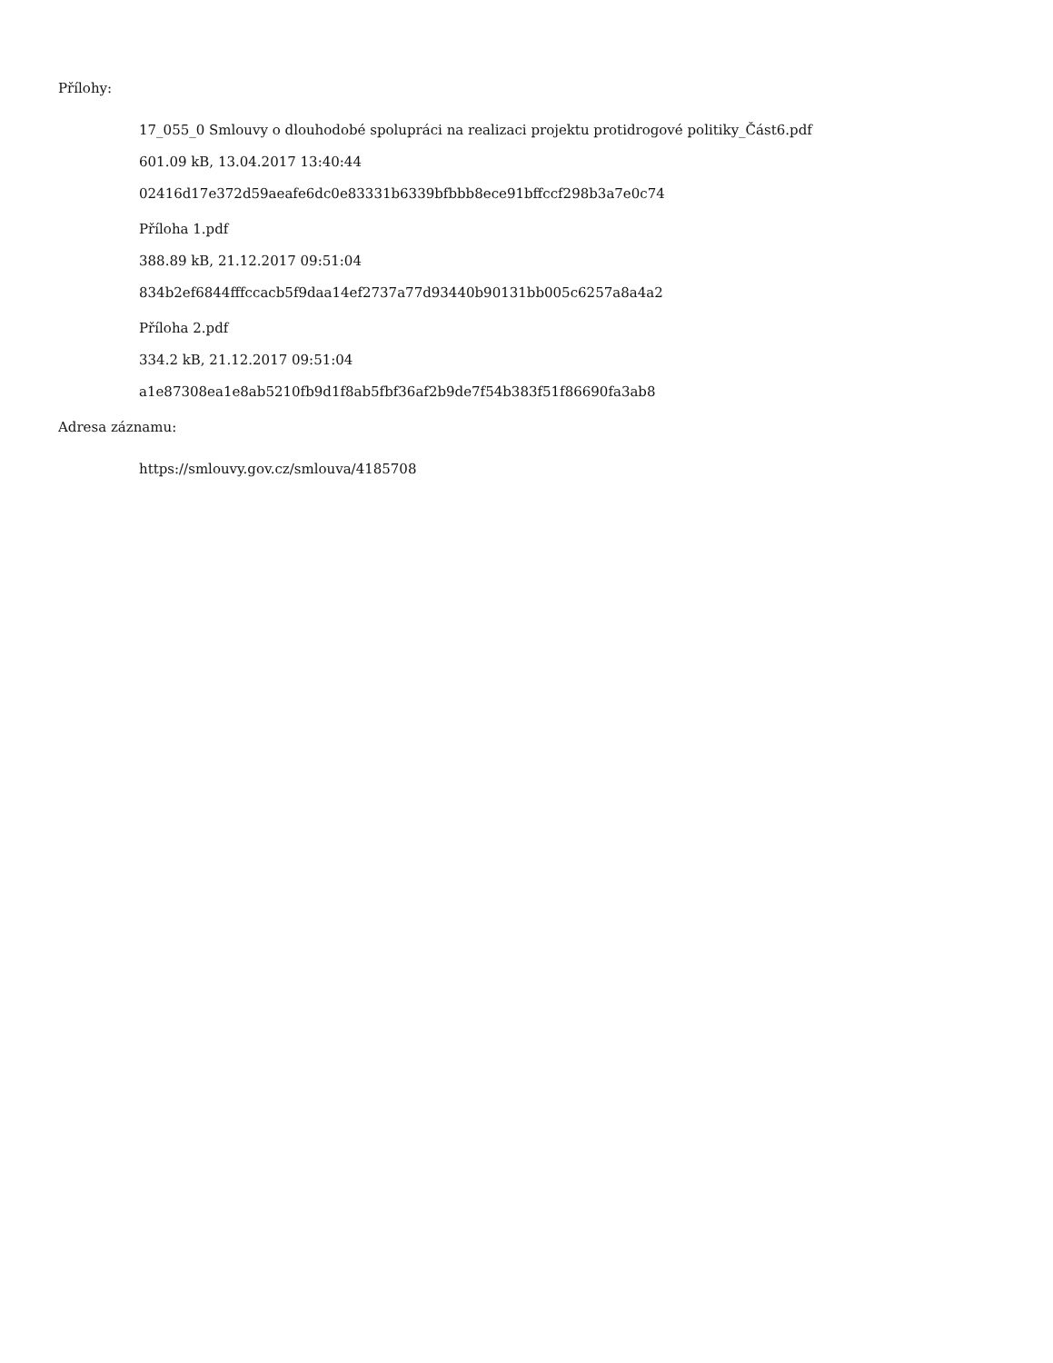Přílohy:
17_055_0 Smlouvy o dlouhodobé spolupráci na realizaci projektu protidrogové politiky_Část6.pdf
601.09 kB, 13.04.2017 13:40:44
02416d17e372d59aeafe6dc0e83331b6339bfbbb8ece91bffccf298b3a7e0c74
Příloha 1.pdf
388.89 kB, 21.12.2017 09:51:04
834b2ef6844fffccacb5f9daa14ef2737a77d93440b90131bb005c6257a8a4a2
Příloha 2.pdf
334.2 kB, 21.12.2017 09:51:04
a1e87308ea1e8ab5210fb9d1f8ab5fbf36af2b9de7f54b383f51f86690fa3ab8
Adresa záznamu:
https://smlouvy.gov.cz/smlouva/4185708